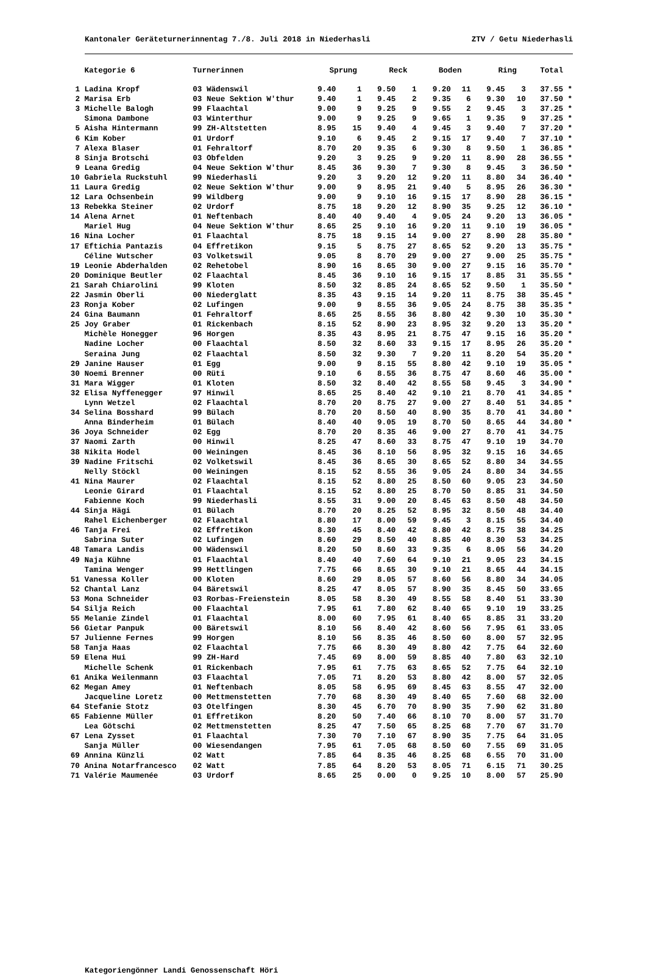Kantonaler Geräteturnerinnentag 7./8. Juli 2018 in Niederhasli ZTV / Getu Niederhasli
| | Kategorie 6 | Turnerinnen | Sprung | | Reck | | Boden | | Ring | | Total | |
| --- | --- | --- | --- | --- | --- | --- | --- | --- | --- | --- | --- | --- |
| 1 | Ladina Kropf | 03 Wädenswil | 9.40 | 1 | 9.50 | 1 | 9.20 | 11 | 9.45 | 3 | 37.55 | * |
| 2 | Marisa Erb | 03 Neue Sektion W'thur | 9.40 | 1 | 9.45 | 2 | 9.35 | 6 | 9.30 | 10 | 37.50 | * |
| 3 | Michelle Balogh | 99 Flaachtal | 9.00 | 9 | 9.25 | 9 | 9.55 | 2 | 9.45 | 3 | 37.25 | * |
| | Simona Dambone | 03 Winterthur | 9.00 | 9 | 9.25 | 9 | 9.65 | 1 | 9.35 | 9 | 37.25 | * |
| 5 | Aisha Hintermann | 99 ZH-Altstetten | 8.95 | 15 | 9.40 | 4 | 9.45 | 3 | 9.40 | 7 | 37.20 | * |
| 6 | Kim Kober | 01 Urdorf | 9.10 | 6 | 9.45 | 2 | 9.15 | 17 | 9.40 | 7 | 37.10 | * |
| 7 | Alexa Blaser | 01 Fehraltorf | 8.70 | 20 | 9.35 | 6 | 9.30 | 8 | 9.50 | 1 | 36.85 | * |
| 8 | Sinja Brotschi | 03 Obfelden | 9.20 | 3 | 9.25 | 9 | 9.20 | 11 | 8.90 | 28 | 36.55 | * |
| 9 | Leana Gredig | 04 Neue Sektion W'thur | 8.45 | 36 | 9.30 | 7 | 9.30 | 8 | 9.45 | 3 | 36.50 | * |
| 10 | Gabriela Ruckstuhl | 99 Niederhasli | 9.20 | 3 | 9.20 | 12 | 9.20 | 11 | 8.80 | 34 | 36.40 | * |
| 11 | Laura Gredig | 02 Neue Sektion W'thur | 9.00 | 9 | 8.95 | 21 | 9.40 | 5 | 8.95 | 26 | 36.30 | * |
| 12 | Lara Ochsenbein | 99 Wildberg | 9.00 | 9 | 9.10 | 16 | 9.15 | 17 | 8.90 | 28 | 36.15 | * |
| 13 | Rebekka Steiner | 02 Urdorf | 8.75 | 18 | 9.20 | 12 | 8.90 | 35 | 9.25 | 12 | 36.10 | * |
| 14 | Alena Arnet | 01 Neftenbach | 8.40 | 40 | 9.40 | 4 | 9.05 | 24 | 9.20 | 13 | 36.05 | * |
| | Mariel Hug | 04 Neue Sektion W'thur | 8.65 | 25 | 9.10 | 16 | 9.20 | 11 | 9.10 | 19 | 36.05 | * |
| 16 | Nina Locher | 01 Flaachtal | 8.75 | 18 | 9.15 | 14 | 9.00 | 27 | 8.90 | 28 | 35.80 | * |
| 17 | Eftichia Pantazis | 04 Effretikon | 9.15 | 5 | 8.75 | 27 | 8.65 | 52 | 9.20 | 13 | 35.75 | * |
| | Céline Wutscher | 03 Volketswil | 9.05 | 8 | 8.70 | 29 | 9.00 | 27 | 9.00 | 25 | 35.75 | * |
| 19 | Leonie Abderhalden | 02 Rehetobel | 8.90 | 16 | 8.65 | 30 | 9.00 | 27 | 9.15 | 16 | 35.70 | * |
| 20 | Dominique Beutler | 02 Flaachtal | 8.45 | 36 | 9.10 | 16 | 9.15 | 17 | 8.85 | 31 | 35.55 | * |
| 21 | Sarah Chiarolini | 99 Kloten | 8.50 | 32 | 8.85 | 24 | 8.65 | 52 | 9.50 | 1 | 35.50 | * |
| 22 | Jasmin Oberli | 00 Niederglatt | 8.35 | 43 | 9.15 | 14 | 9.20 | 11 | 8.75 | 38 | 35.45 | * |
| 23 | Ronja Kober | 02 Lufingen | 9.00 | 9 | 8.55 | 36 | 9.05 | 24 | 8.75 | 38 | 35.35 | * |
| 24 | Gina Baumann | 01 Fehraltorf | 8.65 | 25 | 8.55 | 36 | 8.80 | 42 | 9.30 | 10 | 35.30 | * |
| 25 | Joy Graber | 01 Rickenbach | 8.15 | 52 | 8.90 | 23 | 8.95 | 32 | 9.20 | 13 | 35.20 | * |
| | Michèle Honegger | 96 Horgen | 8.35 | 43 | 8.95 | 21 | 8.75 | 47 | 9.15 | 16 | 35.20 | * |
| | Nadine Locher | 00 Flaachtal | 8.50 | 32 | 8.60 | 33 | 9.15 | 17 | 8.95 | 26 | 35.20 | * |
| | Seraina Jung | 02 Flaachtal | 8.50 | 32 | 9.30 | 7 | 9.20 | 11 | 8.20 | 54 | 35.20 | * |
| 29 | Janine Hauser | 01 Egg | 9.00 | 9 | 8.15 | 55 | 8.80 | 42 | 9.10 | 19 | 35.05 | * |
| 30 | Noemi Brenner | 00 Rüti | 9.10 | 6 | 8.55 | 36 | 8.75 | 47 | 8.60 | 46 | 35.00 | * |
| 31 | Mara Wigger | 01 Kloten | 8.50 | 32 | 8.40 | 42 | 8.55 | 58 | 9.45 | 3 | 34.90 | * |
| 32 | Elisa Nyffenegger | 97 Hinwil | 8.65 | 25 | 8.40 | 42 | 9.10 | 21 | 8.70 | 41 | 34.85 | * |
| | Lynn Wetzel | 02 Flaachtal | 8.70 | 20 | 8.75 | 27 | 9.00 | 27 | 8.40 | 51 | 34.85 | * |
| 34 | Selina Bosshard | 99 Bülach | 8.70 | 20 | 8.50 | 40 | 8.90 | 35 | 8.70 | 41 | 34.80 | * |
| | Anna Binderheim | 01 Bülach | 8.40 | 40 | 9.05 | 19 | 8.70 | 50 | 8.65 | 44 | 34.80 | * |
| 36 | Joya Schneider | 02 Egg | 8.70 | 20 | 8.35 | 46 | 9.00 | 27 | 8.70 | 41 | 34.75 | |
| 37 | Naomi Zarth | 00 Hinwil | 8.25 | 47 | 8.60 | 33 | 8.75 | 47 | 9.10 | 19 | 34.70 | |
| 38 | Nikita Hodel | 00 Weiningen | 8.45 | 36 | 8.10 | 56 | 8.95 | 32 | 9.15 | 16 | 34.65 | |
| 39 | Nadine Fritschi | 02 Volketswil | 8.45 | 36 | 8.65 | 30 | 8.65 | 52 | 8.80 | 34 | 34.55 | |
| | Nelly Stöckl | 00 Weiningen | 8.15 | 52 | 8.55 | 36 | 9.05 | 24 | 8.80 | 34 | 34.55 | |
| 41 | Nina Maurer | 02 Flaachtal | 8.15 | 52 | 8.80 | 25 | 8.50 | 60 | 9.05 | 23 | 34.50 | |
| | Leonie Girard | 01 Flaachtal | 8.15 | 52 | 8.80 | 25 | 8.70 | 50 | 8.85 | 31 | 34.50 | |
| | Fabienne Koch | 99 Niederhasli | 8.55 | 31 | 9.00 | 20 | 8.45 | 63 | 8.50 | 48 | 34.50 | |
| 44 | Sinja Hägi | 01 Bülach | 8.70 | 20 | 8.25 | 52 | 8.95 | 32 | 8.50 | 48 | 34.40 | |
| | Rahel Eichenberger | 02 Flaachtal | 8.80 | 17 | 8.00 | 59 | 9.45 | 3 | 8.15 | 55 | 34.40 | |
| 46 | Tanja Frei | 02 Effretikon | 8.30 | 45 | 8.40 | 42 | 8.80 | 42 | 8.75 | 38 | 34.25 | |
| | Sabrina Suter | 02 Lufingen | 8.60 | 29 | 8.50 | 40 | 8.85 | 40 | 8.30 | 53 | 34.25 | |
| 48 | Tamara Landis | 00 Wädenswil | 8.20 | 50 | 8.60 | 33 | 9.35 | 6 | 8.05 | 56 | 34.20 | |
| 49 | Naja Kühne | 01 Flaachtal | 8.40 | 40 | 7.60 | 64 | 9.10 | 21 | 9.05 | 23 | 34.15 | |
| | Tamina Wenger | 99 Hettlingen | 7.75 | 66 | 8.65 | 30 | 9.10 | 21 | 8.65 | 44 | 34.15 | |
| 51 | Vanessa Koller | 00 Kloten | 8.60 | 29 | 8.05 | 57 | 8.60 | 56 | 8.80 | 34 | 34.05 | |
| 52 | Chantal Lanz | 04 Bäretswil | 8.25 | 47 | 8.05 | 57 | 8.90 | 35 | 8.45 | 50 | 33.65 | |
| 53 | Mona Schneider | 03 Rorbas-Freienstein | 8.05 | 58 | 8.30 | 49 | 8.55 | 58 | 8.40 | 51 | 33.30 | |
| 54 | Silja Reich | 00 Flaachtal | 7.95 | 61 | 7.80 | 62 | 8.40 | 65 | 9.10 | 19 | 33.25 | |
| 55 | Melanie Zindel | 01 Flaachtal | 8.00 | 60 | 7.95 | 61 | 8.40 | 65 | 8.85 | 31 | 33.20 | |
| 56 | Gietar Panpuk | 00 Bäretswil | 8.10 | 56 | 8.40 | 42 | 8.60 | 56 | 7.95 | 61 | 33.05 | |
| 57 | Julienne Fernes | 99 Horgen | 8.10 | 56 | 8.35 | 46 | 8.50 | 60 | 8.00 | 57 | 32.95 | |
| 58 | Tanja Haas | 02 Flaachtal | 7.75 | 66 | 8.30 | 49 | 8.80 | 42 | 7.75 | 64 | 32.60 | |
| 59 | Elena Hui | 99 ZH-Hard | 7.45 | 69 | 8.00 | 59 | 8.85 | 40 | 7.80 | 63 | 32.10 | |
| | Michelle Schenk | 01 Rickenbach | 7.95 | 61 | 7.75 | 63 | 8.65 | 52 | 7.75 | 64 | 32.10 | |
| 61 | Anika Weilenmann | 03 Flaachtal | 7.05 | 71 | 8.20 | 53 | 8.80 | 42 | 8.00 | 57 | 32.05 | |
| 62 | Megan Amey | 01 Neftenbach | 8.05 | 58 | 6.95 | 69 | 8.45 | 63 | 8.55 | 47 | 32.00 | |
| | Jacqueline Loretz | 00 Mettmenstetten | 7.70 | 68 | 8.30 | 49 | 8.40 | 65 | 7.60 | 68 | 32.00 | |
| 64 | Stefanie Stotz | 03 Otelfingen | 8.30 | 45 | 6.70 | 70 | 8.90 | 35 | 7.90 | 62 | 31.80 | |
| 65 | Fabienne Müller | 01 Effretikon | 8.20 | 50 | 7.40 | 66 | 8.10 | 70 | 8.00 | 57 | 31.70 | |
| | Lea Götschi | 02 Mettmenstetten | 8.25 | 47 | 7.50 | 65 | 8.25 | 68 | 7.70 | 67 | 31.70 | |
| 67 | Lena Zysset | 01 Flaachtal | 7.30 | 70 | 7.10 | 67 | 8.90 | 35 | 7.75 | 64 | 31.05 | |
| | Sanja Müller | 00 Wiesendangen | 7.95 | 61 | 7.05 | 68 | 8.50 | 60 | 7.55 | 69 | 31.05 | |
| 69 | Annina Künzli | 02 Watt | 7.85 | 64 | 8.35 | 46 | 8.25 | 68 | 6.55 | 70 | 31.00 | |
| 70 | Anina Notarfrancesco | 02 Watt | 7.85 | 64 | 8.20 | 53 | 8.05 | 71 | 6.15 | 71 | 30.25 | |
| 71 | Valérie Maumenée | 03 Urdorf | 8.65 | 25 | 0.00 | 0 | 9.25 | 10 | 8.00 | 57 | 25.90 | |
Kategoriengönner Landi Genossenschaft Höri